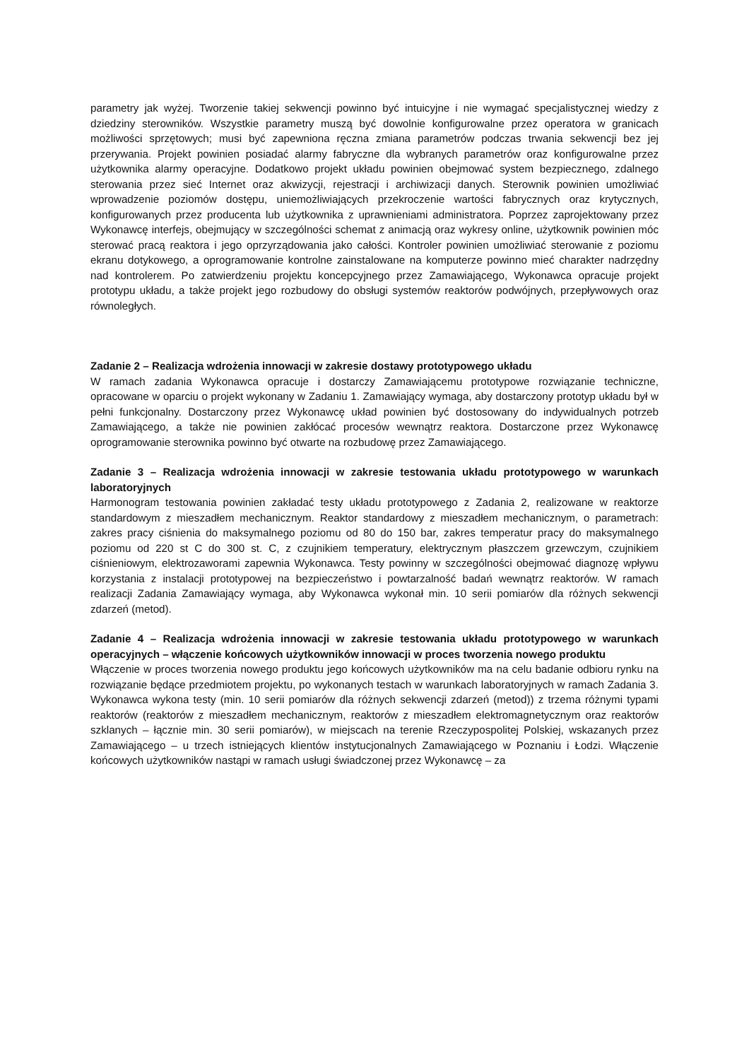parametry jak wyżej. Tworzenie takiej sekwencji powinno być intuicyjne i nie wymagać specjalistycznej wiedzy z dziedziny sterowników. Wszystkie parametry muszą być dowolnie konfigurowalne przez operatora w granicach możliwości sprzętowych; musi być zapewniona ręczna zmiana parametrów podczas trwania sekwencji bez jej przerywania. Projekt powinien posiadać alarmy fabryczne dla wybranych parametrów oraz konfigurowalne przez użytkownika alarmy operacyjne. Dodatkowo projekt układu powinien obejmować system bezpiecznego, zdalnego sterowania przez sieć Internet oraz akwizycji, rejestracji i archiwizacji danych. Sterownik powinien umożliwiać wprowadzenie poziomów dostępu, uniemożliwiających przekroczenie wartości fabrycznych oraz krytycznych, konfigurowanych przez producenta lub użytkownika z uprawnieniami administratora. Poprzez zaprojektowany przez Wykonawcę interfejs, obejmujący w szczególności schemat z animacją oraz wykresy online, użytkownik powinien móc sterować pracą reaktora i jego oprzyrządowania jako całości. Kontroler powinien umożliwiać sterowanie z poziomu ekranu dotykowego, a oprogramowanie kontrolne zainstalowane na komputerze powinno mieć charakter nadrzędny nad kontrolerem. Po zatwierdzeniu projektu koncepcyjnego przez Zamawiającego, Wykonawca opracuje projekt prototypu układu, a także projekt jego rozbudowy do obsługi systemów reaktorów podwójnych, przepływowych oraz równoległych.
Zadanie 2 – Realizacja wdrożenia innowacji w zakresie dostawy prototypowego układu
W ramach zadania Wykonawca opracuje i dostarczy Zamawiającemu prototypowe rozwiązanie techniczne, opracowane w oparciu o projekt wykonany w Zadaniu 1. Zamawiający wymaga, aby dostarczony prototyp układu był w pełni funkcjonalny. Dostarczony przez Wykonawcę układ powinien być dostosowany do indywidualnych potrzeb Zamawiającego, a także nie powinien zakłócać procesów wewnątrz reaktora. Dostarczone przez Wykonawcę oprogramowanie sterownika powinno być otwarte na rozbudowę przez Zamawiającego.
Zadanie 3 – Realizacja wdrożenia innowacji w zakresie testowania układu prototypowego w warunkach laboratoryjnych
Harmonogram testowania powinien zakładać testy układu prototypowego z Zadania 2, realizowane w reaktorze standardowym z mieszadłem mechanicznym. Reaktor standardowy z mieszadłem mechanicznym, o parametrach: zakres pracy ciśnienia do maksymalnego poziomu od 80 do 150 bar, zakres temperatur pracy do maksymalnego poziomu od 220 st C do 300 st. C, z czujnikiem temperatury, elektrycznym płaszczem grzewczym, czujnikiem ciśnieniowym, elektrozaworami zapewnia Wykonawca. Testy powinny w szczególności obejmować diagnozę wpływu korzystania z instalacji prototypowej na bezpieczeństwo i powtarzalność badań wewnątrz reaktorów. W ramach realizacji Zadania Zamawiający wymaga, aby Wykonawca wykonał min. 10 serii pomiarów dla różnych sekwencji zdarzeń (metod).
Zadanie 4 – Realizacja wdrożenia innowacji w zakresie testowania układu prototypowego w warunkach operacyjnych – włączenie końcowych użytkowników innowacji w proces tworzenia nowego produktu
Włączenie w proces tworzenia nowego produktu jego końcowych użytkowników ma na celu badanie odbioru rynku na rozwiązanie będące przedmiotem projektu, po wykonanych testach w warunkach laboratoryjnych w ramach Zadania 3. Wykonawca wykona testy (min. 10 serii pomiarów dla różnych sekwencji zdarzeń (metod)) z trzema różnymi typami reaktorów (reaktorów z mieszadłem mechanicznym, reaktorów z mieszadłem elektromagnetycznym oraz reaktorów szklanych – łącznie min. 30 serii pomiarów), w miejscach na terenie Rzeczypospolitej Polskiej, wskazanych przez Zamawiającego – u trzech istniejących klientów instytucjonalnych Zamawiającego w Poznaniu i Łodzi. Włączenie końcowych użytkowników nastąpi w ramach usługi świadczonej przez Wykonawcę – za